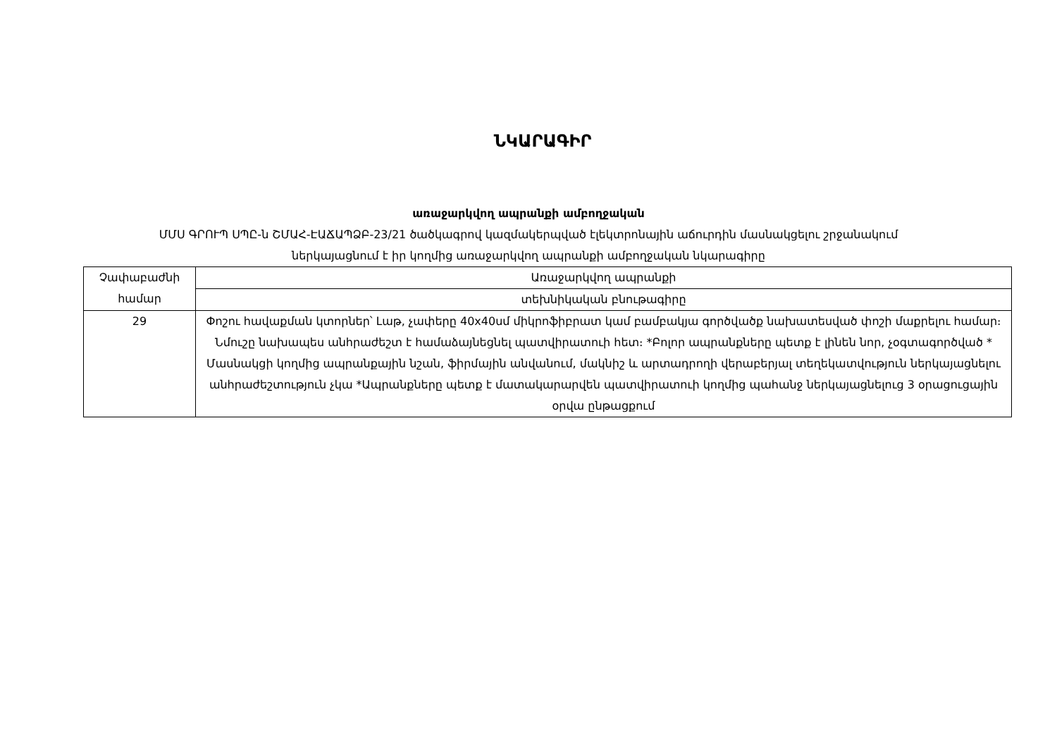ՆԿԱՐԱԳԻՐ
առաջարկվող ապրանքի ամբողջական
ՄՄՍ ԳՐՈՒՊ ՍՊԸ-ն ՇՄԱՀ-ԷԱՃԱՊՁԲ-23/21 ծածկագրով կազմակերպված էլեկտրոնային աճուրդին մասնակցելու շրջանակում
ներկայացնում է իր կողմից առաջարկվող ապրանքի ամբողջական նկարագիրը
| Չափաբաժնի համար | Առաջարկվող ապրանքի |
| --- | --- |
| | տեխնիկական բնութագիրը |
| 29 | Փոշու հավաքման կտորներ՝ Լաթ, չափերը 40x40սմ միկրոֆիբրատ կամ բամբակյա գործվածք նախատեսված փոշի մաքրելու համար։ Նմուշը նախապես անհրաժեշտ է համաձայնեցնել պատվիրատուի հետ։ *Բոլոր ապրանքները պետք է լինեն նոր, չօգտագործված * Մասնակցի կողմից ապրանքային նշան, ֆիրմային անվանում, մակնիշ և արտադրողի վերաբերյալ տեղեկատվություն ներկայացնելու անհրաժեշտություն չկա *Ապրանքները պետք է մատակարարվեն պատվիրատուի կողմից պահանջ ներկայացնելուց 3 օրացուցային օրվա ընթացքում |